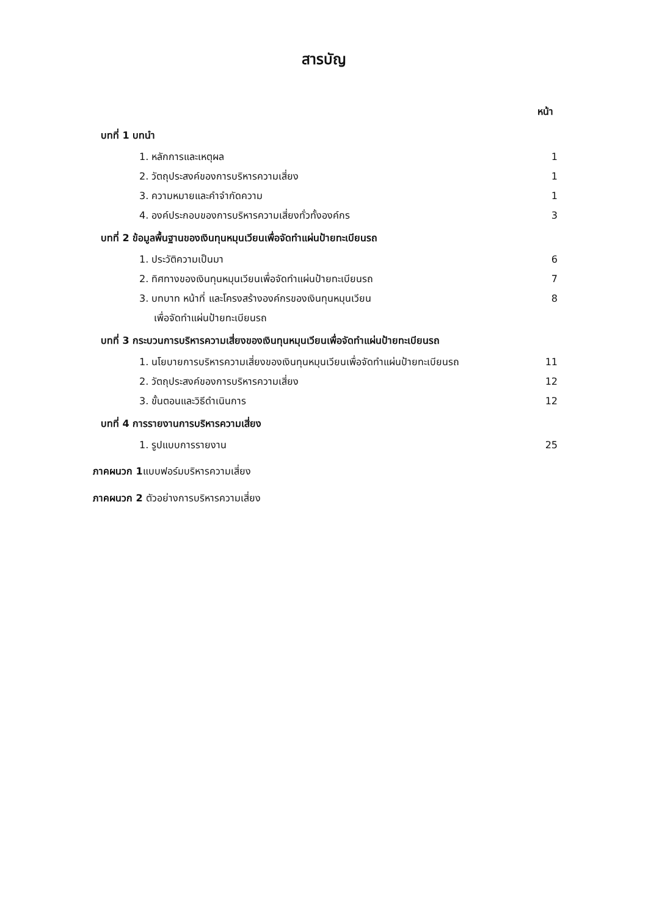สารบัญ
หน้า
บทที่ 1 บทนำ
1. หลักการและเหตุผล 1
2. วัตถุประสงค์ของการบริหารความเสี่ยง 1
3. ความหมายและคำจำกัดความ 1
4. องค์ประกอบของการบริหารความเสี่ยงทั่วทั้งองค์กร 3
บทที่ 2 ข้อมูลพื้นฐานของเงินทุนหมุนเวียนเพื่อจัดทำแผ่นป้ายทะเบียนรถ
1. ประวัติความเป็นมา 6
2. ทิศทางของเงินทุนหมุนเวียนเพื่อจัดทำแผ่นป้ายทะเบียนรถ 7
3. บทบาท หน้าที่ และโครงสร้างองค์กรของเงินทุนหมุนเวียน 8
เพื่อจัดทำแผ่นป้ายทะเบียนรถ
บทที่ 3 กระบวนการบริหารความเสี่ยงของเงินทุนหมุนเวียนเพื่อจัดทำแผ่นป้ายทะเบียนรถ
1. นโยบายการบริหารความเสี่ยงของเงินทุนหมุนเวียนเพื่อจัดทำแผ่นป้ายทะเบียนรถ 11
2. วัตถุประสงค์ของการบริหารความเสี่ยง 12
3. ขั้นตอนและวิธีดำเนินการ 12
บทที่ 4 การรายงานการบริหารความเสี่ยง
1. รูปแบบการรายงาน 25
ภาคผนวก 1แบบฟอร์มบริหารความเสี่ยง
ภาคผนวก 2 ตัวอย่างการบริหารความเสี่ยง